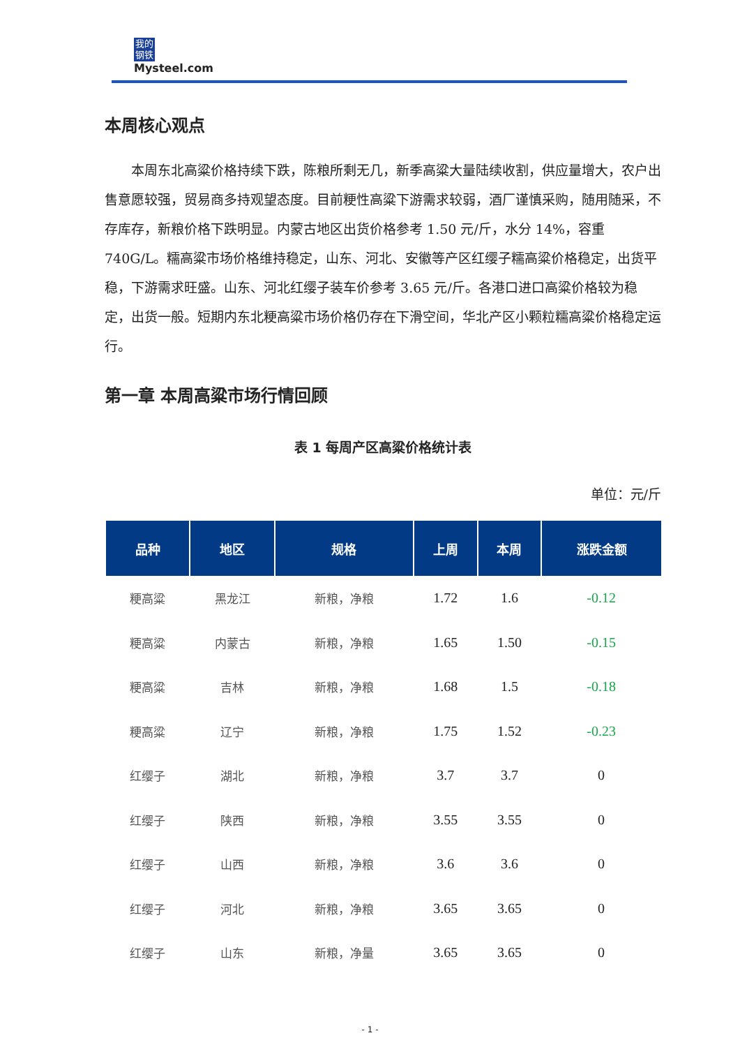我的
钢铁
Mysteel.com
本周核心观点
本周东北高粱价格持续下跌，陈粮所剩无几，新季高粱大量陆续收割，供应量增大，农户出售意愿较强，贸易商多持观望态度。目前粳性高粱下游需求较弱，酒厂谨慎采购，随用随采，不存库存，新粮价格下跌明显。内蒙古地区出货价格参考 1.50 元/斤，水分 14%，容重 740G/L。糯高粱市场价格维持稳定，山东、河北、安徽等产区红缨子糯高粱价格稳定，出货平稳，下游需求旺盛。山东、河北红缨子装车价参考 3.65 元/斤。各港口进口高粱价格较为稳定，出货一般。短期内东北粳高粱市场价格仍存在下滑空间，华北产区小颗粒糯高粱价格稳定运行。
第一章 本周高粱市场行情回顾
表 1 每周产区高粱价格统计表
单位：元/斤
| 品种 | 地区 | 规格 | 上周 | 本周 | 涨跌金额 |
| --- | --- | --- | --- | --- | --- |
| 粳高粱 | 黑龙江 | 新粮，净粮 | 1.72 | 1.6 | -0.12 |
| 粳高粱 | 内蒙古 | 新粮，净粮 | 1.65 | 1.50 | -0.15 |
| 粳高粱 | 吉林 | 新粮，净粮 | 1.68 | 1.5 | -0.18 |
| 粳高粱 | 辽宁 | 新粮，净粮 | 1.75 | 1.52 | -0.23 |
| 红缨子 | 湖北 | 新粮，净粮 | 3.7 | 3.7 | 0 |
| 红缨子 | 陕西 | 新粮，净粮 | 3.55 | 3.55 | 0 |
| 红缨子 | 山西 | 新粮，净粮 | 3.6 | 3.6 | 0 |
| 红缨子 | 河北 | 新粮，净粮 | 3.65 | 3.65 | 0 |
| 红缨子 | 山东 | 新粮，净量 | 3.65 | 3.65 | 0 |
- 1 -